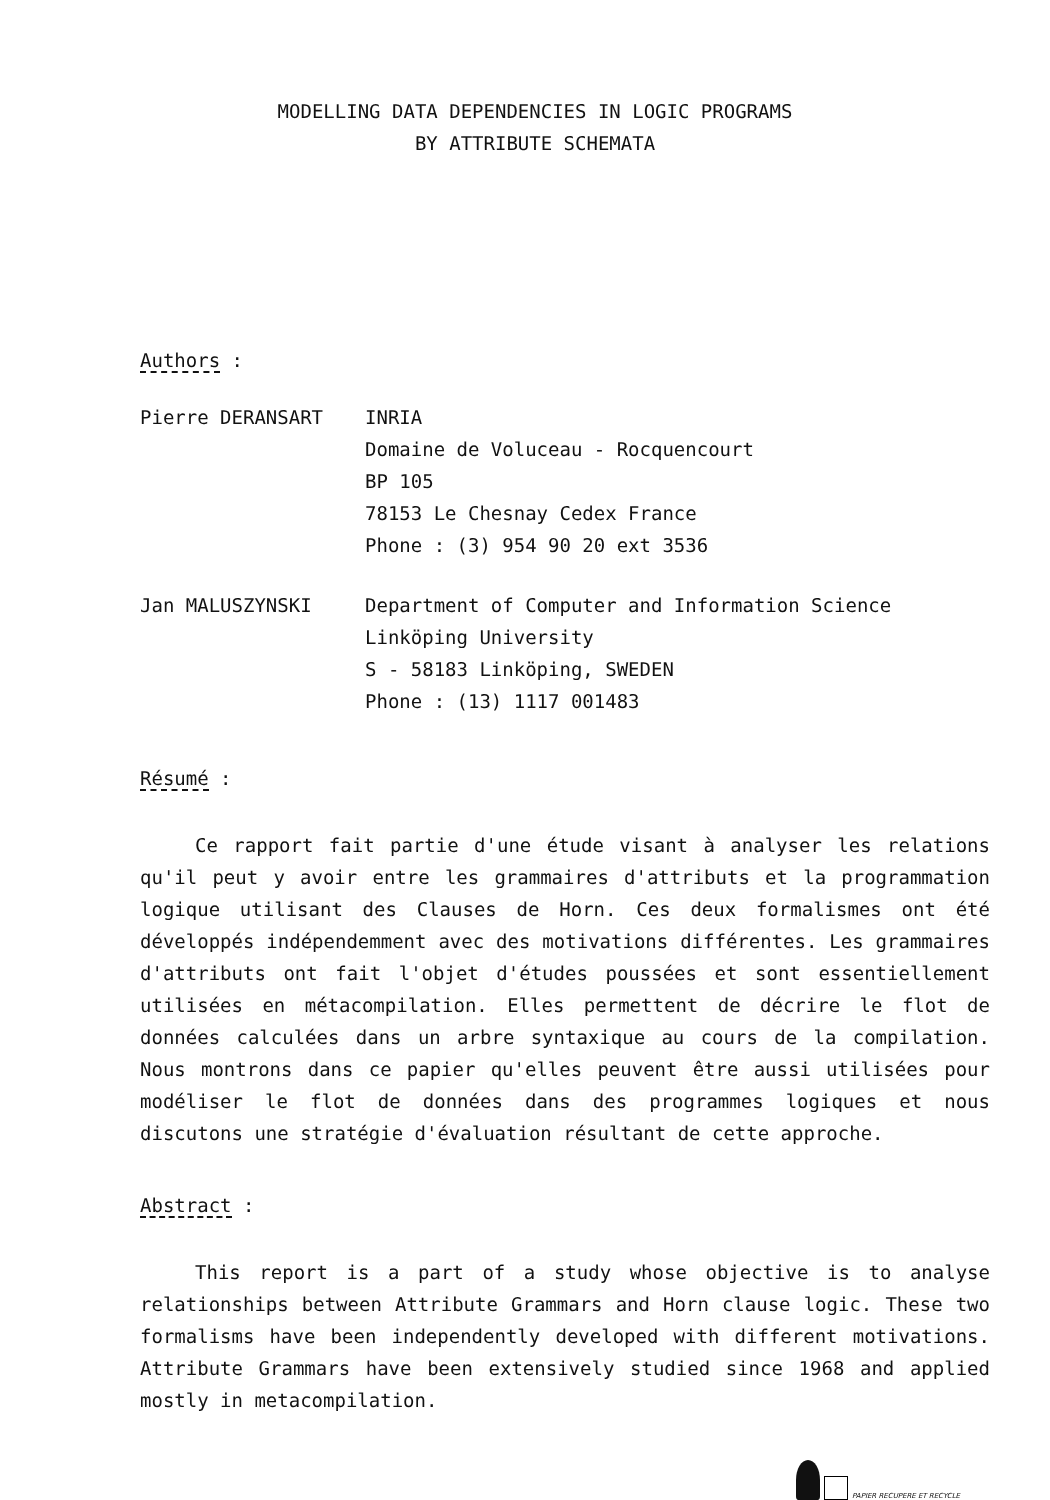MODELLING DATA DEPENDENCIES IN LOGIC PROGRAMS
BY ATTRIBUTE SCHEMATA
Authors :
Pierre DERANSART INRIA
Domaine de Voluceau - Rocquencourt
BP 105
78153 Le Chesnay Cedex France
Phone : (3) 954 90 20 ext 3536
Jan MALUSZYNSKI Department of Computer and Information Science
Linköping University
S - 58183 Linköping, SWEDEN
Phone : (13) 1117 001483
Résumé :
Ce rapport fait partie d'une étude visant à analyser les relations qu'il peut y avoir entre les grammaires d'attributs et la programmation logique utilisant des Clauses de Horn. Ces deux formalismes ont été développés indépendemment avec des motivations différentes. Les grammaires d'attributs ont fait l'objet d'études poussées et sont essentiellement utilisées en métacompilation. Elles permettent de décrire le flot de données calculées dans un arbre syntaxique au cours de la compilation. Nous montrons dans ce papier qu'elles peuvent être aussi utilisées pour modéliser le flot de données dans des programmes logiques et nous discutons une stratégie d'évaluation résultant de cette approche.
Abstract :
This report is a part of a study whose objective is to analyse relationships between Attribute Grammars and Horn clause logic. These two formalisms have been independently developed with different motivations. Attribute Grammars have been extensively studied since 1968 and applied mostly in metacompilation.
PAPIER RECUPERE ET RECYCLE